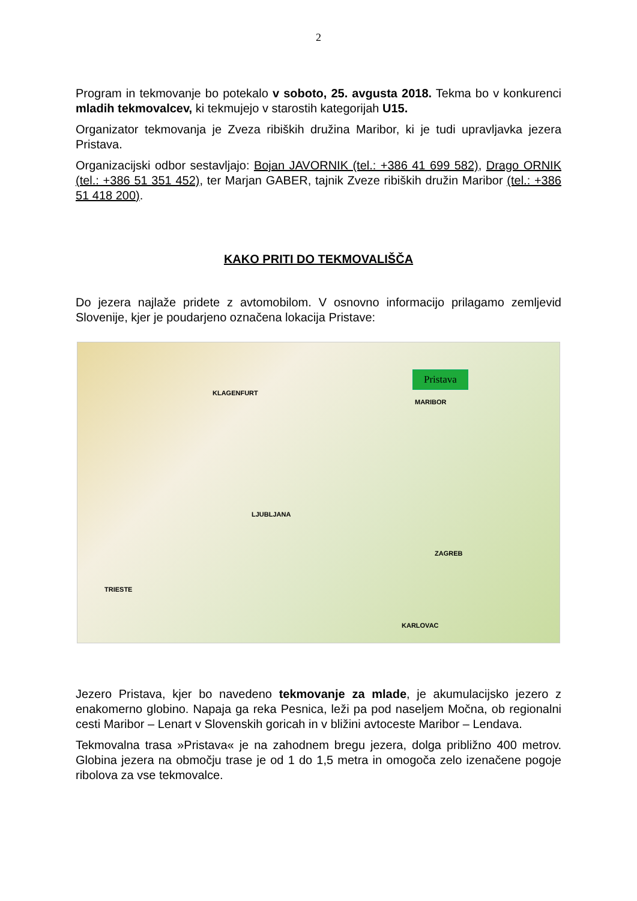2
Program in tekmovanje bo potekalo v soboto, 25. avgusta 2018. Tekma bo v konkurenci mladih tekmovalcev, ki tekmujejo v starostih kategorijah U15.
Organizator tekmovanja je Zveza ribiških družina Maribor, ki je tudi upravljavka jezera Pristava.
Organizacijski odbor sestavljajo: Bojan JAVORNIK (tel.: +386 41 699 582), Drago ORNIK (tel.: +386 51 351 452), ter Marjan GABER, tajnik Zveze ribiških družin Maribor (tel.: +386 51 418 200).
KAKO PRITI DO TEKMOVALIŠČA
Do jezera najlaže pridete z avtomobilom. V osnovno informacijo prilagamo zemljevid Slovenije, kjer je poudarjeno označena lokacija Pristave:
Pristava
KLAGENFURT
MARIBOR
LJUBLJANA
ZAGREB
TRIESTE
KARLOVAC
Jezero Pristava, kjer bo navedeno tekmovanje za mlade, je akumulacijsko jezero z enakomerno globino. Napaja ga reka Pesnica, leži pa pod naseljem Močna, ob regionalni cesti Maribor – Lenart v Slovenskih goricah in v bližini avtoceste Maribor – Lendava.
Tekmovalna trasa »Pristava« je na zahodnem bregu jezera, dolga približno 400 metrov. Globina jezera na območju trase je od 1 do 1,5 metra in omogoča zelo izenačene pogoje ribolova za vse tekmovalce.